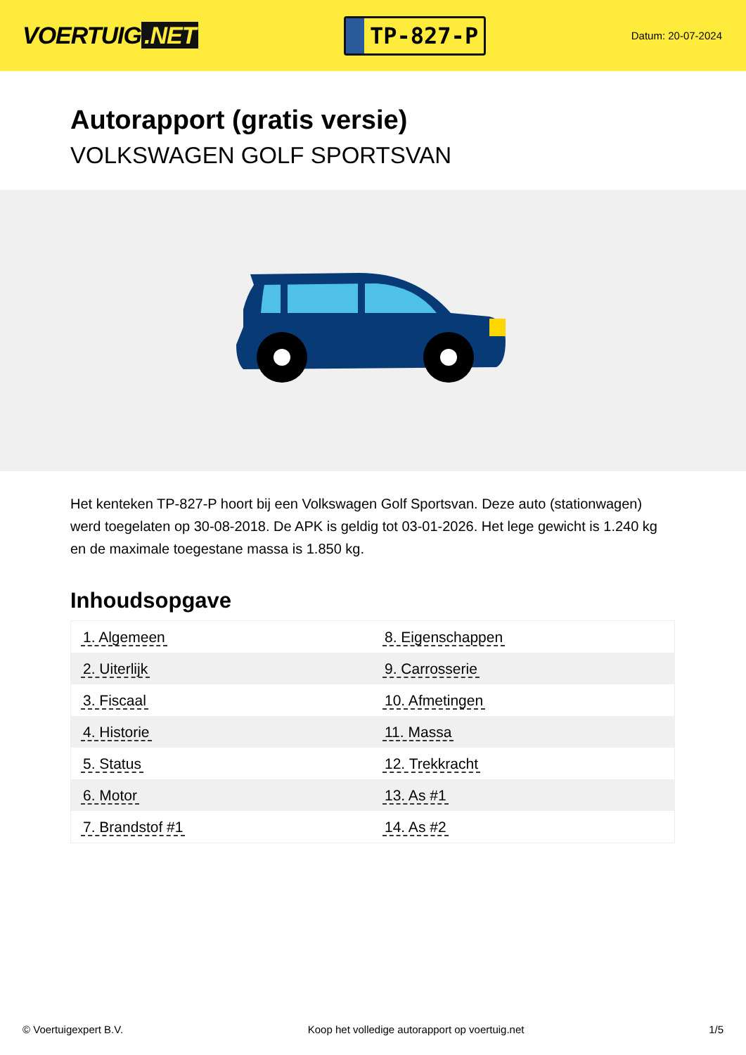VOERTUIG.NET
TP-827-P
Datum: 20-07-2024
Autorapport (gratis versie)
VOLKSWAGEN GOLF SPORTSVAN
Het kenteken TP-827-P hoort bij een Volkswagen Golf Sportsvan. Deze auto (stationwagen) werd toegelaten op 30-08-2018. De APK is geldig tot 03-01-2026. Het lege gewicht is 1.240 kg en de maximale toegestane massa is 1.850 kg.
Inhoudsopgave
| 1. Algemeen | 8. Eigenschappen |
| 2. Uiterlijk | 9. Carrosserie |
| 3. Fiscaal | 10. Afmetingen |
| 4. Historie | 11. Massa |
| 5. Status | 12. Trekkracht |
| 6. Motor | 13. As #1 |
| 7. Brandstof #1 | 14. As #2 |
© Voertuigexpert B.V. Koop het volledige autorapport op voertuig.net
1/5